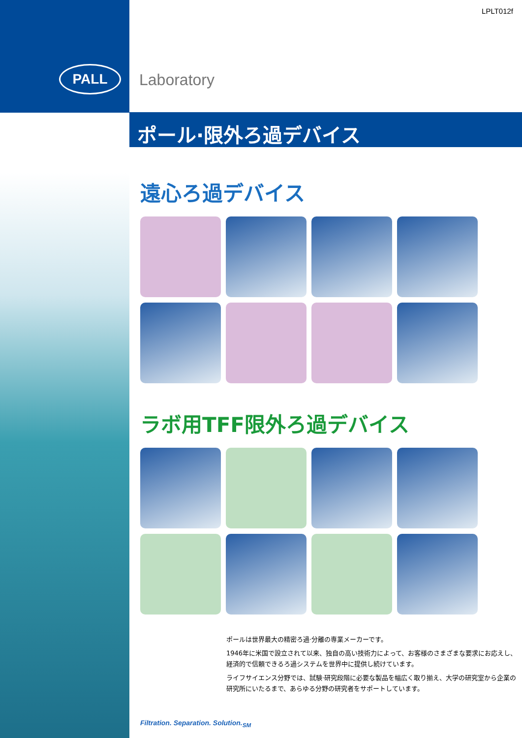PALL
LPLT012f
Laboratory
ポール·限外ろ過デバイス
遠心ろ過デバイス
ラボ用TFF限外ろ過デバイス
ポールは世界最大の精密ろ過·分離の専業メーカーです。
1946年に米国で設立されて以来、独自の高い技術力によって、お客様のさまざまな要求にお応えし、経済的で信頼できるろ過システムを世界中に提供し続けています。
ライフサイエンス分野では、試験·研究段階に必要な製品を幅広く取り揃え、大学の研究室から企業の研究所にいたるまで、あらゆる分野の研究者をサポートしています。
Filtration. Separation. Solution.<sub>SM</sub>